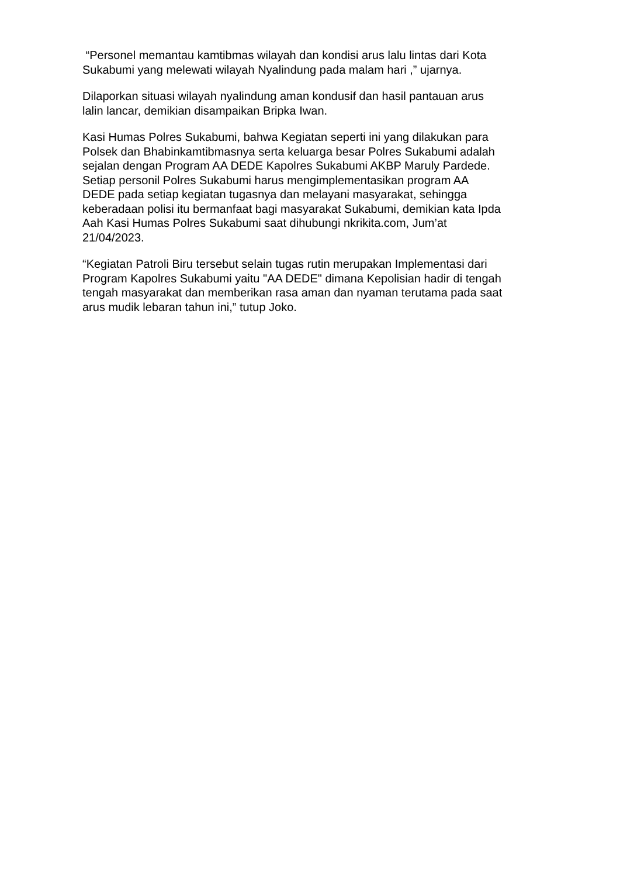“Personel memantau kamtibmas wilayah dan kondisi arus lalu lintas dari Kota
Sukabumi yang melewati wilayah Nyalindung pada malam hari ,” ujarnya.
Dilaporkan situasi wilayah nyalindung aman kondusif dan hasil pantauan arus
lalin lancar, demikian disampaikan Bripka Iwan.
Kasi Humas Polres Sukabumi, bahwa Kegiatan seperti ini yang dilakukan para
Polsek dan Bhabinkamtibmasnya serta keluarga besar Polres Sukabumi adalah
sejalan dengan Program AA DEDE Kapolres Sukabumi AKBP Maruly Pardede.
Setiap personil Polres Sukabumi harus mengimplementasikan program AA
DEDE pada setiap kegiatan tugasnya dan melayani masyarakat, sehingga
keberadaan polisi itu bermanfaat bagi masyarakat Sukabumi, demikian kata Ipda
Aah Kasi Humas Polres Sukabumi saat dihubungi nkrikita.com, Jum’at
21/04/2023.
“Kegiatan Patroli Biru tersebut selain tugas rutin merupakan Implementasi dari
Program Kapolres Sukabumi yaitu "AA DEDE" dimana Kepolisian hadir di tengah
tengah masyarakat dan memberikan rasa aman dan nyaman terutama pada saat
arus mudik lebaran tahun ini,” tutup Joko.